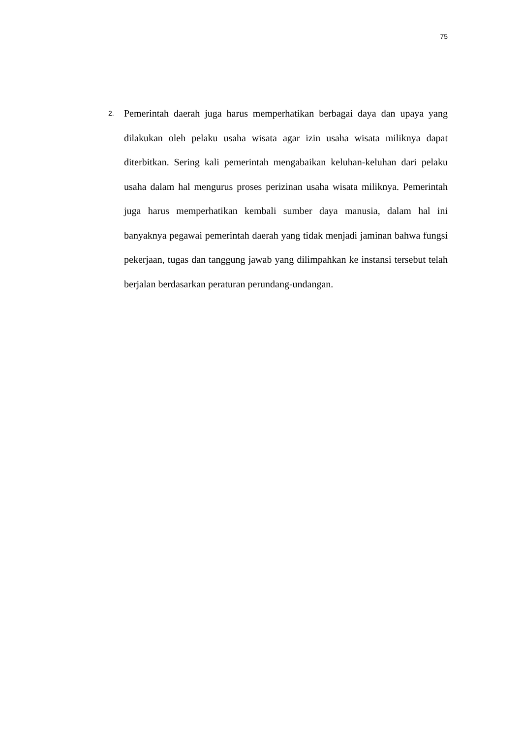75
2.
Pemerintah daerah juga harus memperhatikan berbagai daya dan upaya yang dilakukan oleh pelaku usaha wisata agar izin usaha wisata miliknya dapat diterbitkan. Sering kali pemerintah mengabaikan keluhan-keluhan dari pelaku usaha dalam hal mengurus proses perizinan usaha wisata miliknya. Pemerintah juga harus memperhatikan kembali sumber daya manusia, dalam hal ini banyaknya pegawai pemerintah daerah yang tidak menjadi jaminan bahwa fungsi pekerjaan, tugas dan tanggung jawab yang dilimpahkan ke instansi tersebut telah berjalan berdasarkan peraturan perundang-undangan.